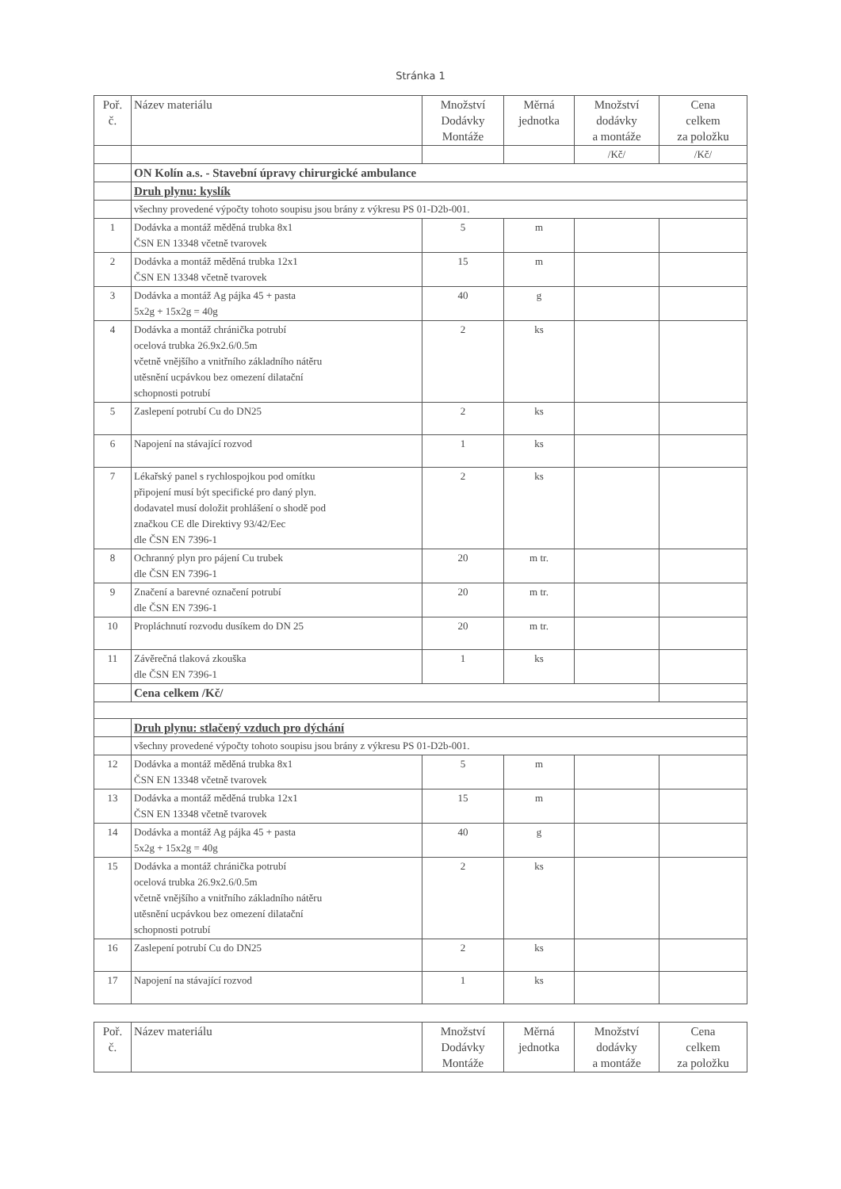Stránka 1
| Poř. č. | Název materiálu | Množství Dodávky Montáže | Měrná jednotka | Množství dodávky a montáže | Cena celkem za položku |
| --- | --- | --- | --- | --- | --- |
| | | | | /Kč/ | /Kč/ |
| | ON Kolín a.s. - Stavební úpravy chirurgické ambulance | | | | |
| | Druh plynu: kyslík | | | | |
| | všechny provedené výpočty tohoto soupisu jsou brány z výkresu PS 01-D2b-001. | | | | |
| 1 | Dodávka a montáž měděná trubka 8x1 ČSN EN 13348 včetně tvarovek | 5 | m | | |
| 2 | Dodávka a montáž měděná trubka 12x1 ČSN EN 13348 včetně tvarovek | 15 | m | | |
| 3 | Dodávka a montáž Ag pájka 45 + pasta 5x2g + 15x2g = 40g | 40 | g | | |
| 4 | Dodávka a montáž chránička potrubí ocelová trubka 26.9x2.6/0.5m včetně vnějšího a vnitřního základního nátěru utěsnění ucpávkou bez omezení dilatační schopnosti potrubí | 2 | ks | | |
| 5 | Zaslepení potrubí Cu do DN25 | 2 | ks | | |
| 6 | Napojení na stávající rozvod | 1 | ks | | |
| 7 | Lékařský panel s rychlospojkou pod omítku připojení musí být specifické pro daný plyn. dodavatel musí doložit prohlášení o shodě pod značkou CE dle Direktivy 93/42/Eec dle ČSN EN 7396-1 | 2 | ks | | |
| 8 | Ochranný plyn pro pájení Cu trubek dle ČSN EN 7396-1 | 20 | m tr. | | |
| 9 | Značení a barevné označení potrubí dle ČSN EN 7396-1 | 20 | m tr. | | |
| 10 | Propláchnutí rozvodu dusíkem do DN 25 | 20 | m tr. | | |
| 11 | Závěrečná tlaková zkouška dle ČSN EN 7396-1 | 1 | ks | | |
| | Cena celkem /Kč/ | | | | |
| | Druh plynu: stlačený vzduch pro dýchání | | | | |
| | všechny provedené výpočty tohoto soupisu jsou brány z výkresu PS 01-D2b-001. | | | | |
| 12 | Dodávka a montáž měděná trubka 8x1 ČSN EN 13348 včetně tvarovek | 5 | m | | |
| 13 | Dodávka a montáž měděná trubka 12x1 ČSN EN 13348 včetně tvarovek | 15 | m | | |
| 14 | Dodávka a montáž Ag pájka 45 + pasta 5x2g + 15x2g = 40g | 40 | g | | |
| 15 | Dodávka a montáž chránička potrubí ocelová trubka 26.9x2.6/0.5m včetně vnějšího a vnitřního základního nátěru utěsnění ucpávkou bez omezení dilatační schopnosti potrubí | 2 | ks | | |
| 16 | Zaslepení potrubí Cu do DN25 | 2 | ks | | |
| 17 | Napojení na stávající rozvod | 1 | ks | | |
| Poř. č. | Název materiálu | Množství Dodávky Montáže | Měrná jednotka | Množství dodávky a montáže | Cena celkem za položku |
| --- | --- | --- | --- | --- | --- |